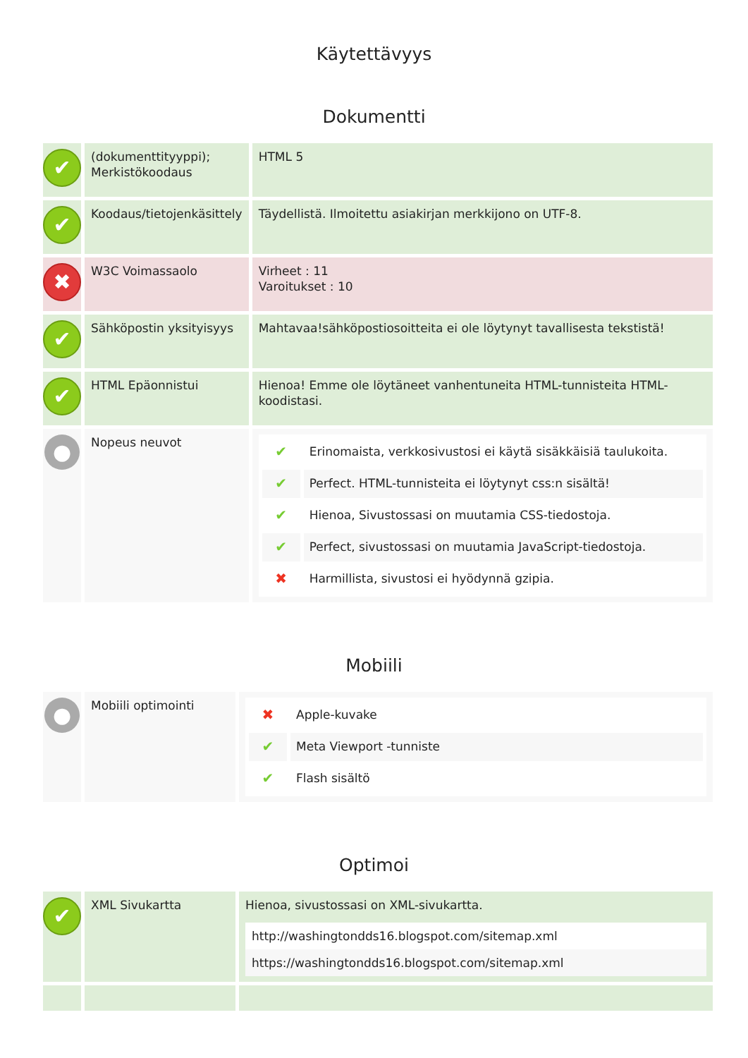Käytettävyys
Dokumentti
| ✔ | (dokumenttityyppi); Merkistökoodaus | HTML 5 |
| ✔ | Koodaus/tietojenkäsittely | Täydellistä. Ilmoitettu asiakirjan merkkijono on UTF-8. |
| ✖ | W3C Voimassaolo | Virheet : 11 Varoitukset : 10 |
| ✔ | Sähköpostin yksityisyys | Mahtavaa!sähköpostiosoitteita ei ole löytynyt tavallisesta tekstistä! |
| ✔ | HTML Epäonnistui | Hienoa! Emme ole löytäneet vanhentuneita HTML-tunnisteita HTML-koodistasi. |
| ● | Nopeus neuvot | / ✔ / Erinomaista, verkkosivustosi ei käytä sisäkkäisiä taulukoita. / / ✔ / Perfect. HTML-tunnisteita ei löytynyt css:n sisältä! / / ✔ / Hienoa, Sivustossasi on muutamia CSS-tiedostoja. / / ✔ / Perfect, sivustossasi on muutamia JavaScript-tiedostoja. / / ✖ / Harmillista, sivustosi ei hyödynnä gzipia. / |
Mobiili
| ● | Mobiili optimointi | / ✖ / Apple-kuvake / / ✔ / Meta Viewport -tunniste / / ✔ / Flash sisältö / |
Optimoi
| ✔ | XML Sivukartta | Hienoa, sivustossasi on XML-sivukartta. / http://washingtondds16.blogspot.com/sitemap.xml / / https://washingtondds16.blogspot.com/sitemap.xml / |